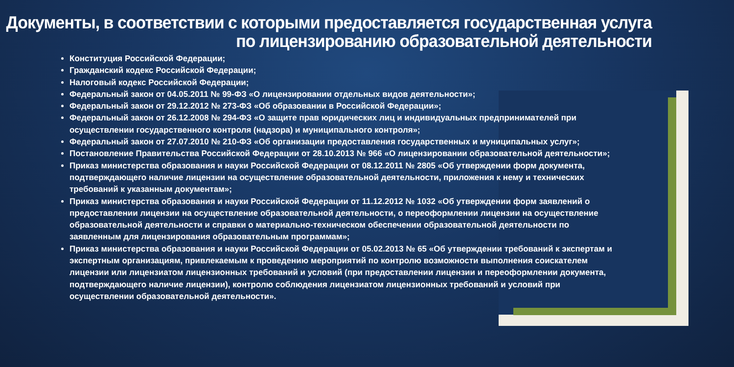Документы, в соответствии с которыми предоставляется государственная услуга
по лицензированию образовательной деятельности
Конституция Российской Федерации;
Гражданский кодекс Российской Федерации;
Налоговый кодекс Российской Федерации;
Федеральный закон от 04.05.2011 № 99-ФЗ «О лицензировании отдельных видов деятельности»;
Федеральный закон от 29.12.2012 № 273-ФЗ «Об образовании в Российской Федерации»;
Федеральный закон от 26.12.2008 № 294-ФЗ «О защите прав юридических лиц и индивидуальных предпринимателей при осуществлении государственного контроля (надзора) и муниципального контроля»;
Федеральный закон от 27.07.2010 № 210-ФЗ «Об организации предоставления государственных и муниципальных услуг»;
Постановление Правительства Российской Федерации от 28.10.2013 № 966 «О лицензировании образовательной деятельности»;
Приказ министерства образования и науки Российской Федерации от 08.12.2011 № 2805 «Об утверждении форм документа, подтверждающего наличие лицензии на осуществление образовательной деятельности, приложения к нему и технических требований к указанным документам»;
Приказ министерства образования и науки Российской Федерации от 11.12.2012 № 1032 «Об утверждении форм заявлений о предоставлении лицензии на осуществление образовательной деятельности, о переоформлении лицензии на осуществление образовательной деятельности и справки о материально-техническом обеспечении образовательной деятельности по заявленным для лицензирования образовательным программам»;
Приказ министерства образования и науки Российской Федерации от 05.02.2013 № 65 «Об утверждении требований к экспертам и экспертным организациям, привлекаемым к проведению мероприятий по контролю возможности выполнения соискателем лицензии или лицензиатом лицензионных требований и условий (при предоставлении лицензии и переоформлении документа, подтверждающего наличие лицензии), контролю соблюдения лицензиатом лицензионных требований и условий при осуществлении образовательной деятельности».